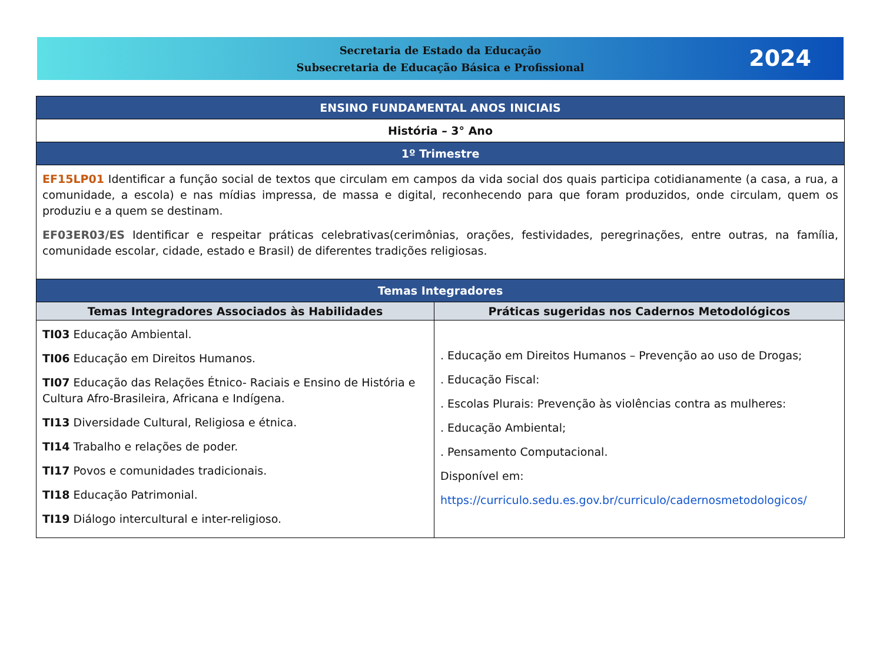Secretaria de Estado da Educação
Subsecretaria de Educação Básica e Profissional
2024
| ENSINO FUNDAMENTAL ANOS INICIAIS | |
| História – 3° Ano | |
| 1º Trimestre | |
| EF15LP01 Identificar a função social de textos que circulam em campos da vida social dos quais participa cotidianamente (a casa, a rua, a comunidade, a escola) e nas mídias impressa, de massa e digital, reconhecendo para que foram produzidos, onde circulam, quem os produziu e a quem se destinam. EF03ER03/ES Identificar e respeitar práticas celebrativas(cerimônias, orações, festividades, peregrinações, entre outras, na família, comunidade escolar, cidade, estado e Brasil) de diferentes tradições religiosas. | |
| Temas Integradores | |
| Temas Integradores Associados às Habilidades | Práticas sugeridas nos Cadernos Metodológicos |
| TI03 Educação Ambiental. TI06 Educação em Direitos Humanos. TI07 Educação das Relações Étnico- Raciais e Ensino de História e Cultura Afro-Brasileira, Africana e Indígena. TI13 Diversidade Cultural, Religiosa e étnica. TI14 Trabalho e relações de poder. TI17 Povos e comunidades tradicionais. TI18 Educação Patrimonial. TI19 Diálogo intercultural e inter-religioso. | . Educação em Direitos Humanos – Prevenção ao uso de Drogas; . Educação Fiscal: . Escolas Plurais: Prevenção às violências contra as mulheres: . Educação Ambiental; . Pensamento Computacional. Disponível em: https://curriculo.sedu.es.gov.br/curriculo/cadernosmetodologicos/ |